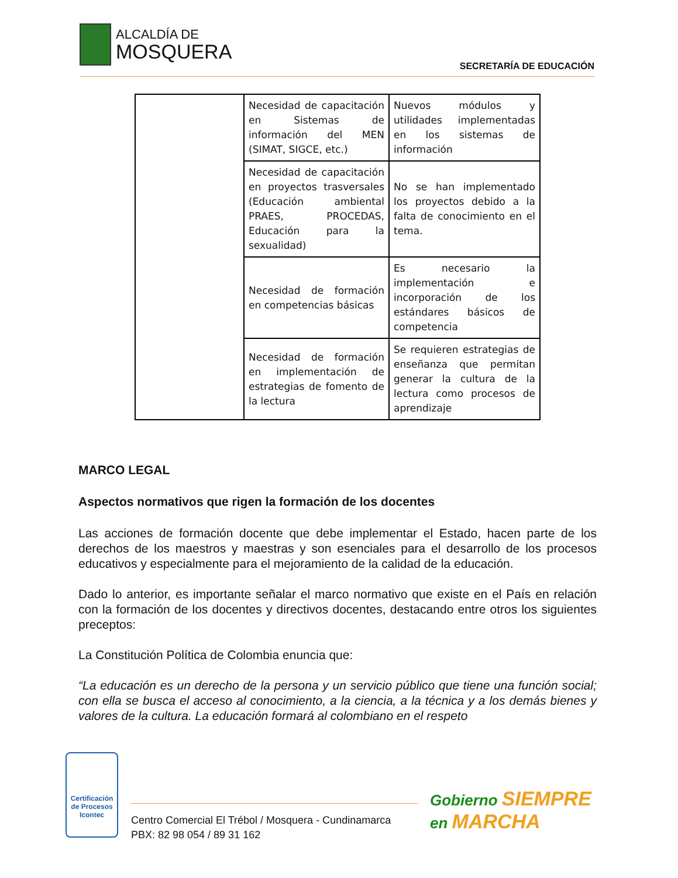ALCALDÍA DE
MOSQUERA
SECRETARÍA DE EDUCACIÓN
| | Necesidad de capacitación en Sistemas de información del MEN (SIMAT, SIGCE, etc.) | Nuevos módulos y utilidades implementadas en los sistemas de información |
| | Necesidad de capacitación en proyectos trasversales (Educación ambiental PRAES, PROCEDAS, Educación para la sexualidad) | No se han implementado los proyectos debido a la falta de conocimiento en el tema. |
| | Necesidad de formación en competencias básicas | Es necesario la implementación e incorporación de los estándares básicos de competencia |
| | Necesidad de formación en implementación de estrategias de fomento de la lectura | Se requieren estrategias de enseñanza que permitan generar la cultura de la lectura como procesos de aprendizaje |
MARCO LEGAL
Aspectos normativos que rigen la formación de los docentes
Las acciones de formación docente que debe implementar el Estado, hacen parte de los derechos de los maestros y maestras y son esenciales para el desarrollo de los procesos educativos y especialmente para el mejoramiento de la calidad de la educación.
Dado lo anterior, es importante señalar el marco normativo que existe en el País en relación con la formación de los docentes y directivos docentes, destacando entre otros los siguientes preceptos:
La Constitución Política de Colombia enuncia que:
“La educación es un derecho de la persona y un servicio público que tiene una función social; con ella se busca el acceso al conocimiento, a la ciencia, a la técnica y a los demás bienes y valores de la cultura. La educación formará al colombiano en el respeto
Certificación de Procesos
Icontec
Centro Comercial El Trébol / Mosquera - Cundinamarca
PBX: 82 98 054 / 89 31 162
Gobierno SIEMPRE
en MARCHA